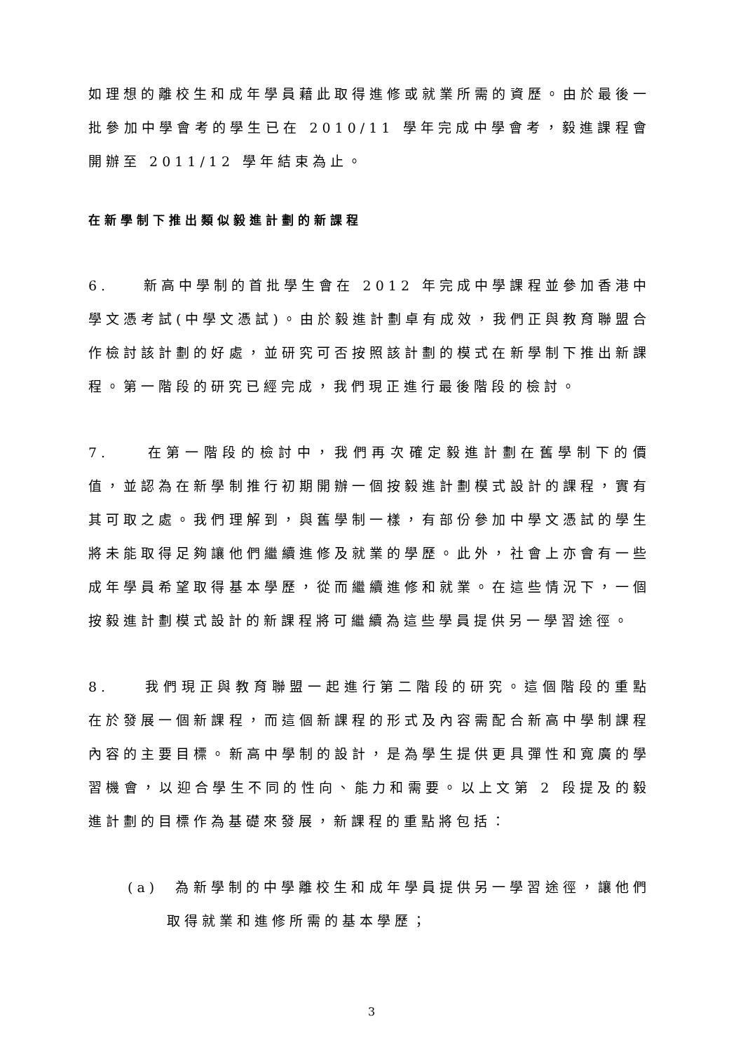如理想的離校生和成年學員藉此取得進修或就業所需的資歷。由於最後一批參加中學會考的學生已在 2010/11 學年完成中學會考，毅進課程會開辦至 2011/12 學年結束為止。
在新學制下推出類似毅進計劃的新課程
6. 新高中學制的首批學生會在 2012 年完成中學課程並參加香港中學文憑考試(中學文憑試)。由於毅進計劃卓有成效，我們正與教育聯盟合作檢討該計劃的好處，並研究可否按照該計劃的模式在新學制下推出新課程。第一階段的研究已經完成，我們現正進行最後階段的檢討。
7. 在第一階段的檢討中，我們再次確定毅進計劃在舊學制下的價值，並認為在新學制推行初期開辦一個按毅進計劃模式設計的課程，實有其可取之處。我們理解到，與舊學制一樣，有部份參加中學文憑試的學生將未能取得足夠讓他們繼續進修及就業的學歷。此外，社會上亦會有一些成年學員希望取得基本學歷，從而繼續進修和就業。在這些情況下，一個按毅進計劃模式設計的新課程將可繼續為這些學員提供另一學習途徑。
8. 我們現正與教育聯盟一起進行第二階段的研究。這個階段的重點在於發展一個新課程，而這個新課程的形式及內容需配合新高中學制課程內容的主要目標。新高中學制的設計，是為學生提供更具彈性和寬廣的學習機會，以迎合學生不同的性向、能力和需要。以上文第 2 段提及的毅進計劃的目標作為基礎來發展，新課程的重點將包括：
(a) 為新學制的中學離校生和成年學員提供另一學習途徑，讓他們取得就業和進修所需的基本學歷；
3